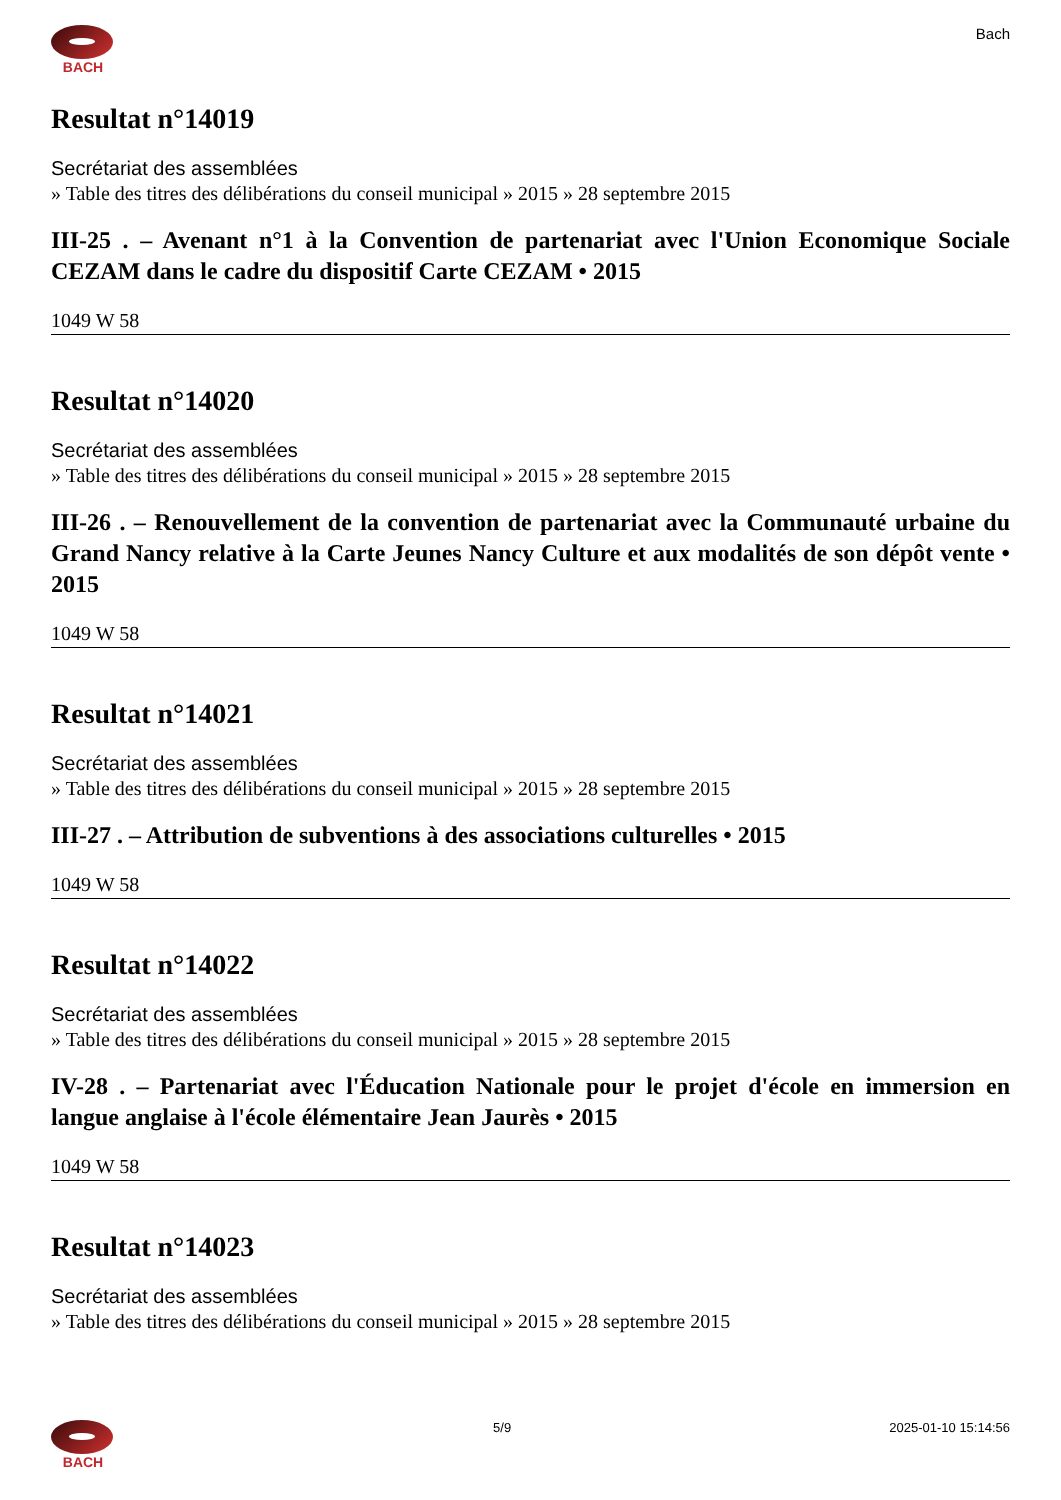BACH Bach
Resultat n°14019
Secrétariat des assemblées
» Table des titres des délibérations du conseil municipal » 2015 » 28 septembre 2015
III-25 . – Avenant n°1 à la Convention de partenariat avec l'Union Economique Sociale CEZAM dans le cadre du dispositif Carte CEZAM • 2015
1049 W 58
Resultat n°14020
Secrétariat des assemblées
» Table des titres des délibérations du conseil municipal » 2015 » 28 septembre 2015
III-26 . – Renouvellement de la convention de partenariat avec la Communauté urbaine du Grand Nancy relative à la Carte Jeunes Nancy Culture et aux modalités de son dépôt vente • 2015
1049 W 58
Resultat n°14021
Secrétariat des assemblées
» Table des titres des délibérations du conseil municipal » 2015 » 28 septembre 2015
III-27 . – Attribution de subventions à des associations culturelles • 2015
1049 W 58
Resultat n°14022
Secrétariat des assemblées
» Table des titres des délibérations du conseil municipal » 2015 » 28 septembre 2015
IV-28 . – Partenariat avec l'Éducation Nationale pour le projet d'école en immersion en langue anglaise à l'école élémentaire Jean Jaurès • 2015
1049 W 58
Resultat n°14023
Secrétariat des assemblées
» Table des titres des délibérations du conseil municipal » 2015 » 28 septembre 2015
BACH 5/9 2025-01-10 15:14:56